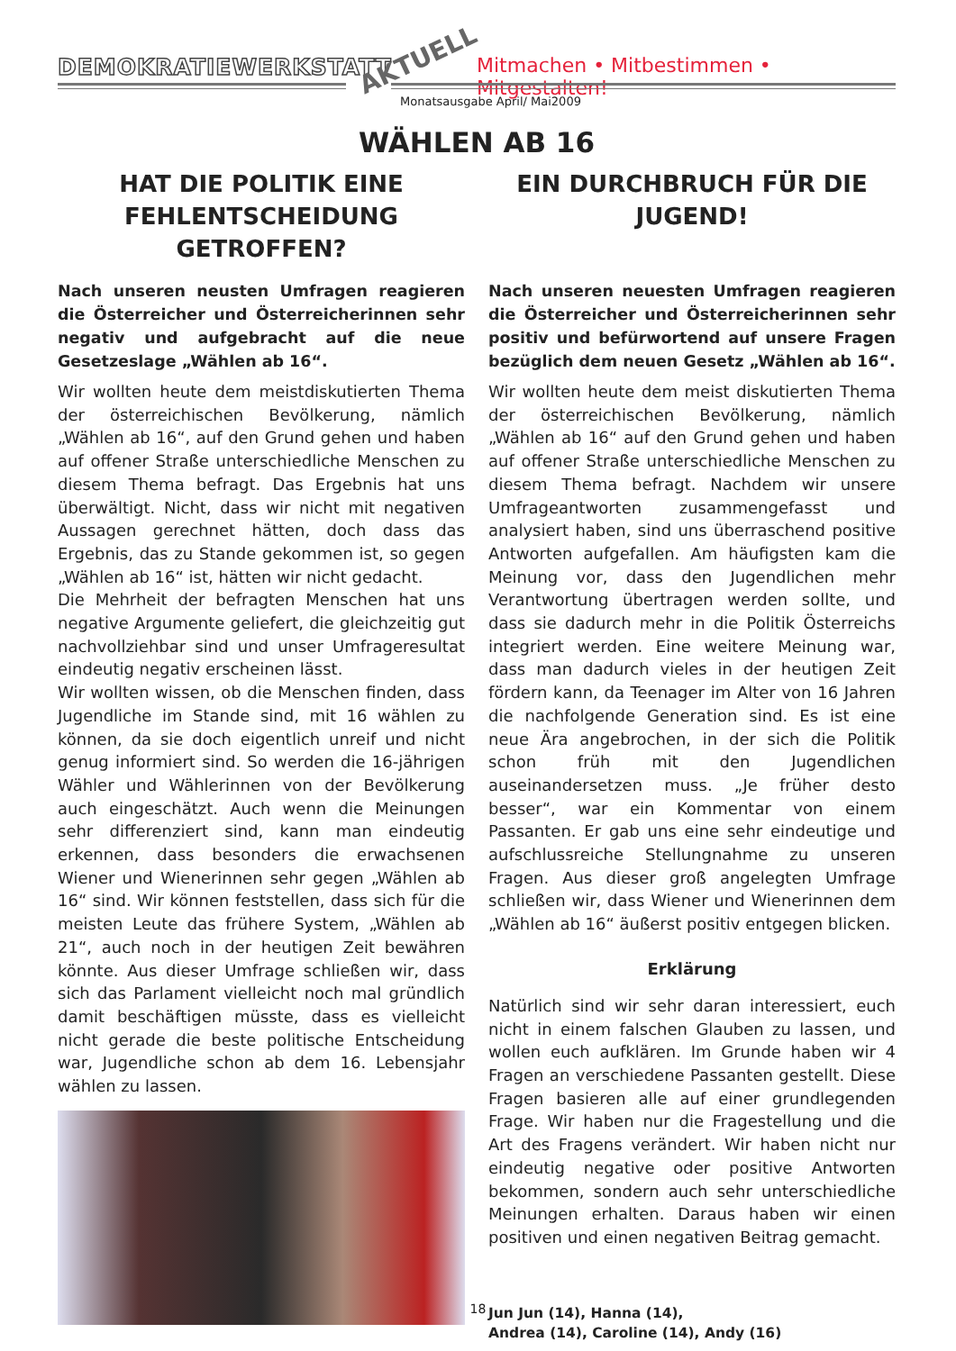DEMOKRATIEWERKSTATT AKTUELL
Mitmachen • Mitbestimmen • Mitgestalten!
Monatsausgabe April/ Mai2009
WÄHLEN AB 16
HAT DIE POLITIK EINE FEHLENTSCHEIDUNG GETROFFEN?
Nach unseren neusten Umfragen reagieren die Österreicher und Österreicherinnen sehr negativ und aufgebracht auf die neue Gesetzeslage „Wählen ab 16“.
Wir wollten heute dem meistdiskutierten Thema der österreichischen Bevölkerung, nämlich „Wählen ab 16“, auf den Grund gehen und haben auf offener Straße unterschiedliche Menschen zu diesem Thema befragt. Das Ergebnis hat uns überwältigt. Nicht, dass wir nicht mit negativen Aussagen gerechnet hätten, doch dass das Ergebnis, das zu Stande gekommen ist, so gegen „Wählen ab 16“ ist, hätten wir nicht gedacht.
Die Mehrheit der befragten Menschen hat uns negative Argumente geliefert, die gleichzeitig gut nachvollziehbar sind und unser Umfrageresultat eindeutig negativ erscheinen lässt.
Wir wollten wissen, ob die Menschen finden, dass Jugendliche im Stande sind, mit 16 wählen zu können, da sie doch eigentlich unreif und nicht genug informiert sind. So werden die 16-jährigen Wähler und Wählerinnen von der Bevölkerung auch eingeschätzt. Auch wenn die Meinungen sehr differenziert sind, kann man eindeutig erkennen, dass besonders die erwachsenen Wiener und Wienerinnen sehr gegen „Wählen ab 16“ sind. Wir können feststellen, dass sich für die meisten Leute das frühere System, „Wählen ab 21“, auch noch in der heutigen Zeit bewähren könnte. Aus dieser Umfrage schließen wir, dass sich das Parlament vielleicht noch mal gründlich damit beschäftigen müsste, dass es vielleicht nicht gerade die beste politische Entscheidung war, Jugendliche schon ab dem 16. Lebensjahr wählen zu lassen.
EIN DURCHBRUCH FÜR DIE JUGEND!
Nach unseren neuesten Umfragen reagieren die Österreicher und Österreicherinnen sehr positiv und befürwortend auf unsere Fragen bezüglich dem neuen Gesetz „Wählen ab 16“.
Wir wollten heute dem meist diskutierten Thema der österreichischen Bevölkerung, nämlich „Wählen ab 16“ auf den Grund gehen und haben auf offener Straße unterschiedliche Menschen zu diesem Thema befragt. Nachdem wir unsere Umfrageantworten zusammengefasst und analysiert haben, sind uns überraschend positive Antworten aufgefallen. Am häufigsten kam die Meinung vor, dass den Jugendlichen mehr Verantwortung übertragen werden sollte, und dass sie dadurch mehr in die Politik Österreichs integriert werden. Eine weitere Meinung war, dass man dadurch vieles in der heutigen Zeit fördern kann, da Teenager im Alter von 16 Jahren die nachfolgende Generation sind. Es ist eine neue Ära angebrochen, in der sich die Politik schon früh mit den Jugendlichen auseinandersetzen muss. „Je früher desto besser“, war ein Kommentar von einem Passanten. Er gab uns eine sehr eindeutige und aufschlussreiche Stellungnahme zu unseren Fragen. Aus dieser groß angelegten Umfrage schließen wir, dass Wiener und Wienerinnen dem „Wählen ab 16“ äußerst positiv entgegen blicken.
Erklärung
Natürlich sind wir sehr daran interessiert, euch nicht in einem falschen Glauben zu lassen, und wollen euch aufklären. Im Grunde haben wir 4 Fragen an verschiedene Passanten gestellt. Diese Fragen basieren alle auf einer grundlegenden Frage. Wir haben nur die Fragestellung und die Art des Fragens verändert. Wir haben nicht nur eindeutig negative oder positive Antworten bekommen, sondern auch sehr unterschiedliche Meinungen erhalten. Daraus haben wir einen positiven und einen negativen Beitrag gemacht.
Jun Jun (14), Hanna (14),
Andrea (14), Caroline (14), Andy (16)
18